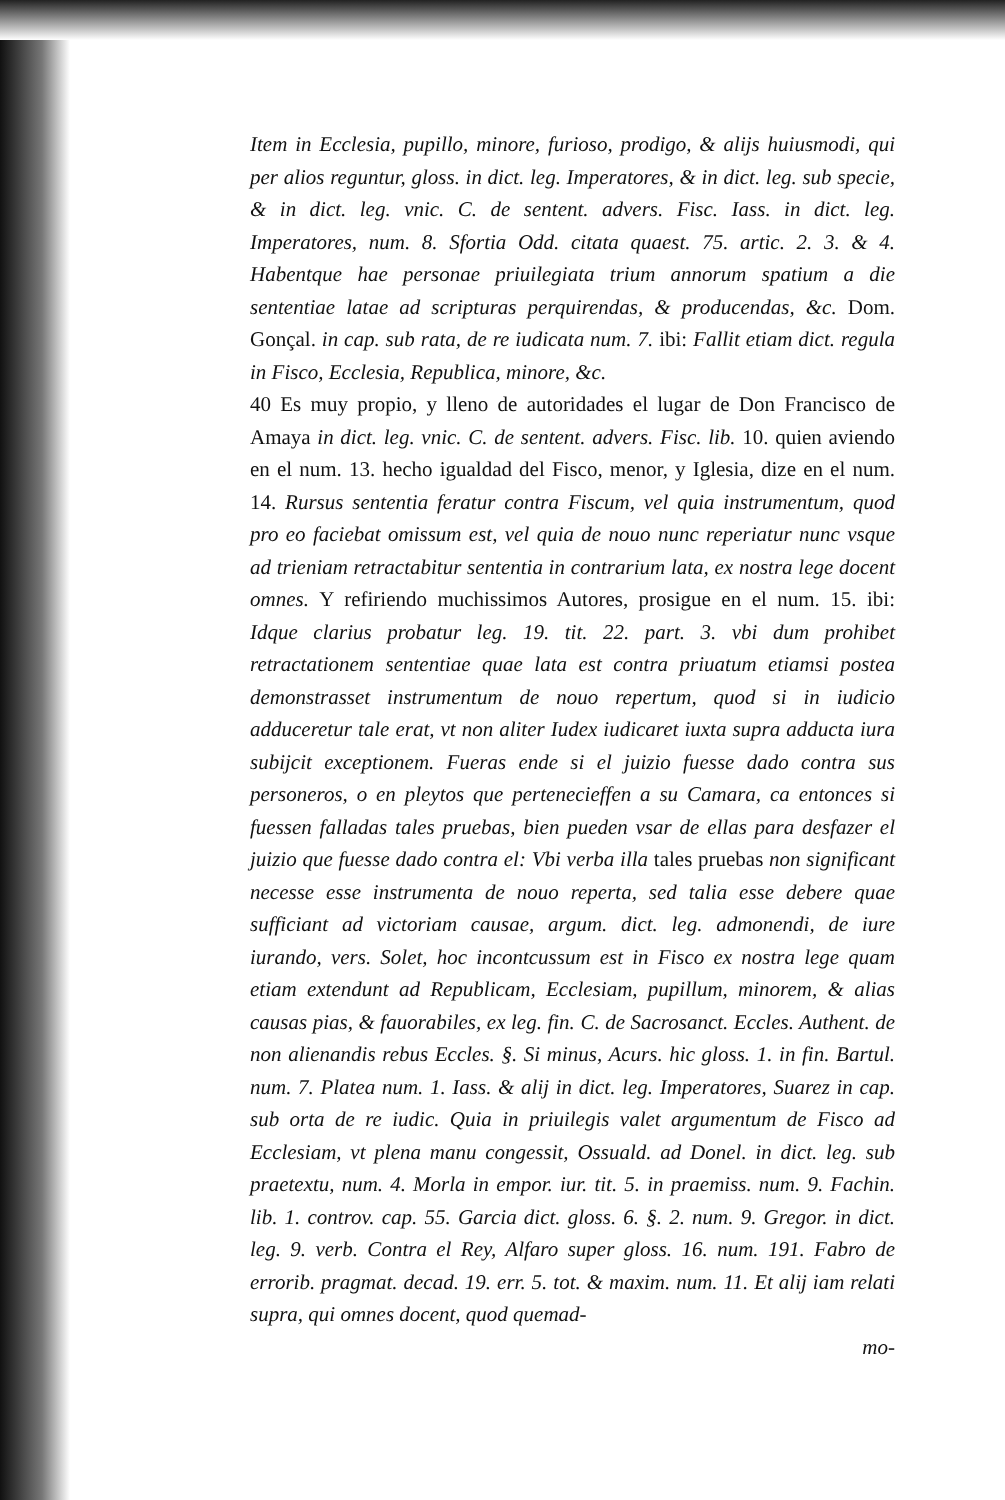Item in Ecclesia, pupillo, minore, furioso, prodigo, & alijs huiusmodi, qui per alios reguntur, gloss. in dict. leg. Imperatores, & in dict. leg. sub specie, & in dict. leg. vnic. C. de sentent. advers. Fisc. Iass. in dict. leg. Imperatores, num. 8. Sfortia Odd. citata quaest. 75. artic. 2. 3. & 4. Habentque hae personae priuilegiata trium annorum spatium a die sententiae latae ad scripturas perquirendas, & producendas, &c. Dom. Gonçal. in cap. sub rata, de re iudicata num. 7. ibi: Fallit etiam dict. regula in Fisco, Ecclesia, Republica, minore, &c.
40 Es muy propio, y lleno de autoridades el lugar de Don Francisco de Amaya in dict. leg. vnic. C. de sentent. advers. Fisc. lib. 10. quien aviendo en el num. 13. hecho igualdad del Fisco, menor, y Iglesia, dize en el num. 14. Rursus sententia feratur contra Fiscum, vel quia instrumentum, quod pro eo faciebat omissum est, vel quia de nouo nunc reperiatur nunc vsque ad trieniam retractabitur sententia in contrarium lata, ex nostra lege docent omnes. Y refiriendo muchissimos Autores, prosigue en el num. 15. ibi: Idque clarius probatur leg. 19. tit. 22. part. 3. vbi dum prohibet retractationem sententiae quae lata est contra priuatum etiamsi postea demonstrasset instrumentum de nouo repertum, quod si in iudicio adduceretur tale erat, vt non aliter Iudex iudicaret iuxta supra adducta iura subijcit exceptionem. Fueras ende si el juizio fuesse dado contra sus personeros, o en pleytos que pertenecieffen a su Camara, ca entonces si fuessen falladas tales pruebas, bien pueden vsar de ellas para desfazer el juizio que fuesse dado contra el: Vbi verba illa tales pruebas non significant necesse esse instrumenta de nouo reperta, sed talia esse debere quae sufficiant ad victoriam causae, argum. dict. leg. admonendi, de iure iurando, vers. Solet, hoc incontcussum est in Fisco ex nostra lege quam etiam extendunt ad Republicam, Ecclesiam, pupillum, minorem, & alias causas pias, & fauorabiles, ex leg. fin. C. de Sacrosanct. Eccles. Authent. de non alienandis rebus Eccles. §. Si minus, Acurs. hic gloss. 1. in fin. Bartul. num. 7. Platea num. 1. Iass. & alij in dict. leg. Imperatores, Suarez in cap. sub orta de re iudic. Quia in priuilegis valet argumentum de Fisco ad Ecclesiam, vt plena manu congessit, Ossuald. ad Donel. in dict. leg. sub praetextu, num. 4. Morla in empor. iur. tit. 5. in praemiss. num. 9. Fachin. lib. 1. controv. cap. 55. Garcia dict. gloss. 6. §. 2. num. 9. Gregor. in dict. leg. 9. verb. Contra el Rey, Alfaro super gloss. 16. num. 191. Fabro de errorib. pragmat. decad. 19. err. 5. tot. & maxim. num. 11. Et alij iam relati supra, qui omnes docent, quod quemad-
mo-